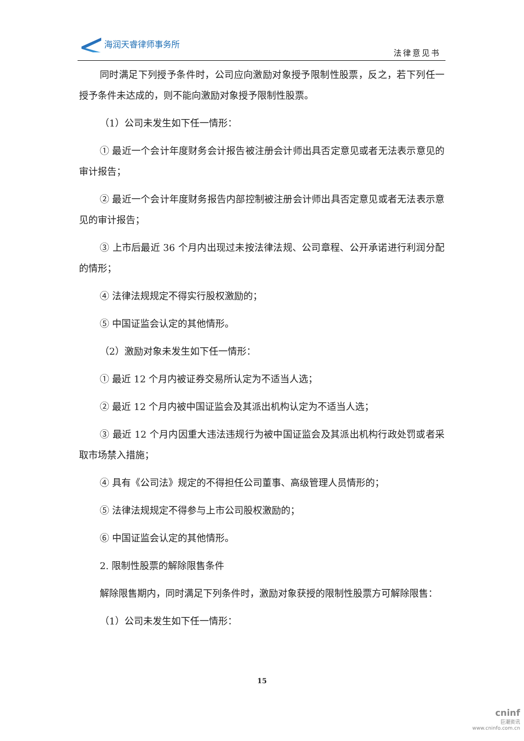海润天睿律师事务所
法律意见书
同时满足下列授予条件时，公司应向激励对象授予限制性股票，反之，若下列任一授予条件未达成的，则不能向激励对象授予限制性股票。
（1）公司未发生如下任一情形：
① 最近一个会计年度财务会计报告被注册会计师出具否定意见或者无法表示意见的审计报告；
② 最近一个会计年度财务报告内部控制被注册会计师出具否定意见或者无法表示意见的审计报告；
③ 上市后最近 36 个月内出现过未按法律法规、公司章程、公开承诺进行利润分配的情形；
④ 法律法规规定不得实行股权激励的；
⑤ 中国证监会认定的其他情形。
（2）激励对象未发生如下任一情形：
① 最近 12 个月内被证券交易所认定为不适当人选；
② 最近 12 个月内被中国证监会及其派出机构认定为不适当人选；
③ 最近 12 个月内因重大违法违规行为被中国证监会及其派出机构行政处罚或者采取市场禁入措施；
④ 具有《公司法》规定的不得担任公司董事、高级管理人员情形的；
⑤ 法律法规规定不得参与上市公司股权激励的；
⑥ 中国证监会认定的其他情形。
2. 限制性股票的解除限售条件
解除限售期内，同时满足下列条件时，激励对象获授的限制性股票方可解除限售：
（1）公司未发生如下任一情形：
15
cninf
巨潮资讯
www.cninfo.com.cn